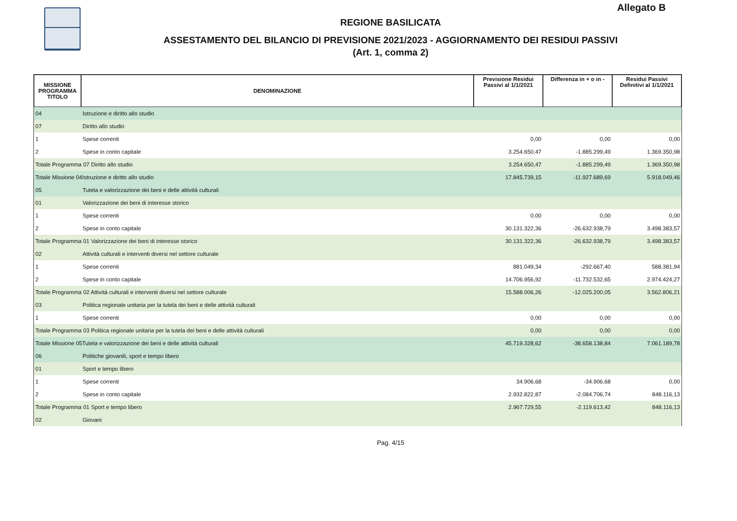Allegato B
REGIONE BASILICATA
ASSESTAMENTO DEL BILANCIO DI PREVISIONE 2021/2023 - AGGIORNAMENTO DEI RESIDUI PASSIVI
(Art. 1, comma 2)
| MISSIONE PROGRAMMA TITOLO | DENOMINAZIONE | Previsione Residui Passivi al 1/1/2021 | Differenza in + o in - | Residui Passivi Definitivi al 1/1/2021 |
| --- | --- | --- | --- | --- |
| 04 | Istruzione e diritto allo studio | | | |
| 07 | Diritto allo studio | | | |
| 1 | Spese correnti | 0,00 | 0,00 | 0,00 |
| 2 | Spese in conto capitale | 3.254.650,47 | -1.885.299,49 | 1.369.350,98 |
| Totale Programma 07 Diritto allo studio | | 3.254.650,47 | -1.885.299,49 | 1.369.350,98 |
| Totale Missione 04Istruzione e diritto allo studio | | 17.845.739,15 | -11.927.689,69 | 5.918.049,46 |
| 05 | Tutela e valorizzazione dei beni e delle attività culturali | | | |
| 01 | Valorizzazione dei beni di interesse storico | | | |
| 1 | Spese correnti | 0,00 | 0,00 | 0,00 |
| 2 | Spese in conto capitale | 30.131.322,36 | -26.632.938,79 | 3.498.383,57 |
| Totale Programma 01 Valorizzazione dei beni di interesse storico | | 30.131.322,36 | -26.632.938,79 | 3.498.383,57 |
| 02 | Attività culturali e interventi diversi nel settore culturale | | | |
| 1 | Spese correnti | 881.049,34 | -292.667,40 | 588.381,94 |
| 2 | Spese in conto capitale | 14.706.956,92 | -11.732.532,65 | 2.974.424,27 |
| Totale Programma 02 Attività culturali e interventi diversi nel settore culturale | | 15.588.006,26 | -12.025.200,05 | 3.562.806,21 |
| 03 | Politica regionale unitaria per la tutela dei beni e delle attività culturali | | | |
| 1 | Spese correnti | 0,00 | 0,00 | 0,00 |
| Totale Programma 03 Politica regionale unitaria per la tutela dei beni e delle attività culturali | | 0,00 | 0,00 | 0,00 |
| Totale Missione 05Tutela e valorizzazione dei beni e delle attività culturali | | 45.719.328,62 | -38.658.138,84 | 7.061.189,78 |
| 06 | Politiche giovanili, sport e tempo libero | | | |
| 01 | Sport e tempo libero | | | |
| 1 | Spese correnti | 34.906,68 | -34.906,68 | 0,00 |
| 2 | Spese in conto capitale | 2.932.822,87 | -2.084.706,74 | 848.116,13 |
| Totale Programma 01 Sport e tempo libero | | 2.967.729,55 | -2.119.613,42 | 848.116,13 |
| 02 | Giovani | | | |
Pag. 4/15